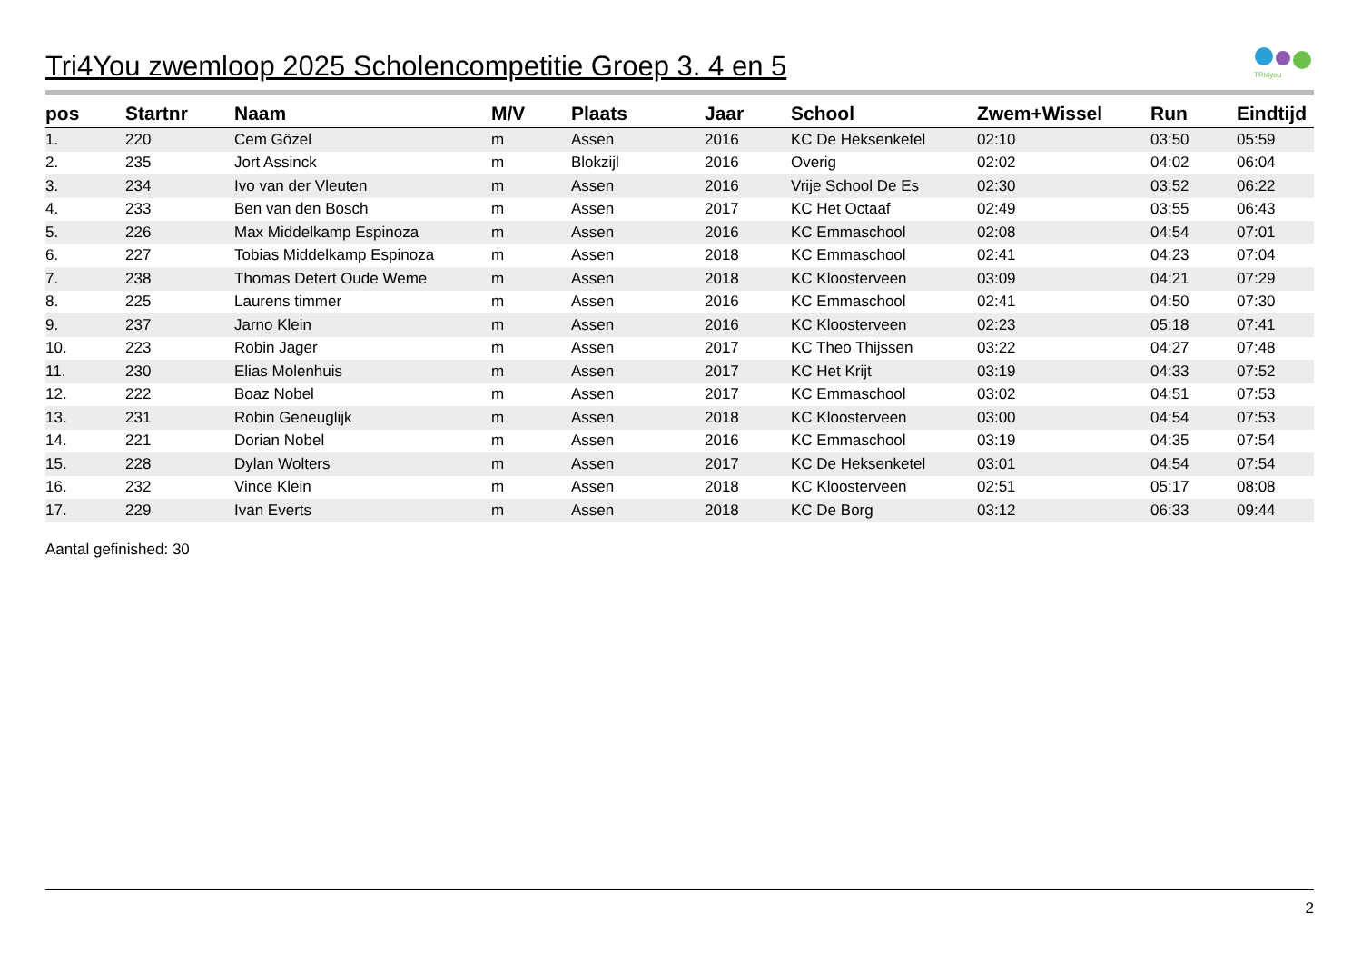TRI4you
Tri4You zwemloop 2025 Scholencompetitie Groep 3. 4 en 5
| pos | Startnr | Naam | M/V | Plaats | Jaar | School | Zwem+Wissel | Run | Eindtijd |
| --- | --- | --- | --- | --- | --- | --- | --- | --- | --- |
| 1. | 220 | Cem Gözel | m | Assen | 2016 | KC De Heksenketel | 02:10 | 03:50 | 05:59 |
| 2. | 235 | Jort Assinck | m | Blokzijl | 2016 | Overig | 02:02 | 04:02 | 06:04 |
| 3. | 234 | Ivo van der Vleuten | m | Assen | 2016 | Vrije School De Es | 02:30 | 03:52 | 06:22 |
| 4. | 233 | Ben van den Bosch | m | Assen | 2017 | KC Het Octaaf | 02:49 | 03:55 | 06:43 |
| 5. | 226 | Max Middelkamp Espinoza | m | Assen | 2016 | KC Emmaschool | 02:08 | 04:54 | 07:01 |
| 6. | 227 | Tobias Middelkamp Espinoza | m | Assen | 2018 | KC Emmaschool | 02:41 | 04:23 | 07:04 |
| 7. | 238 | Thomas Detert Oude Weme | m | Assen | 2018 | KC Kloosterveen | 03:09 | 04:21 | 07:29 |
| 8. | 225 | Laurens timmer | m | Assen | 2016 | KC Emmaschool | 02:41 | 04:50 | 07:30 |
| 9. | 237 | Jarno Klein | m | Assen | 2016 | KC Kloosterveen | 02:23 | 05:18 | 07:41 |
| 10. | 223 | Robin Jager | m | Assen | 2017 | KC Theo Thijssen | 03:22 | 04:27 | 07:48 |
| 11. | 230 | Elias Molenhuis | m | Assen | 2017 | KC Het Krijt | 03:19 | 04:33 | 07:52 |
| 12. | 222 | Boaz Nobel | m | Assen | 2017 | KC Emmaschool | 03:02 | 04:51 | 07:53 |
| 13. | 231 | Robin Geneuglijk | m | Assen | 2018 | KC Kloosterveen | 03:00 | 04:54 | 07:53 |
| 14. | 221 | Dorian Nobel | m | Assen | 2016 | KC Emmaschool | 03:19 | 04:35 | 07:54 |
| 15. | 228 | Dylan Wolters | m | Assen | 2017 | KC De Heksenketel | 03:01 | 04:54 | 07:54 |
| 16. | 232 | Vince Klein | m | Assen | 2018 | KC Kloosterveen | 02:51 | 05:17 | 08:08 |
| 17. | 229 | Ivan Everts | m | Assen | 2018 | KC De Borg | 03:12 | 06:33 | 09:44 |
Aantal gefinished: 30
2